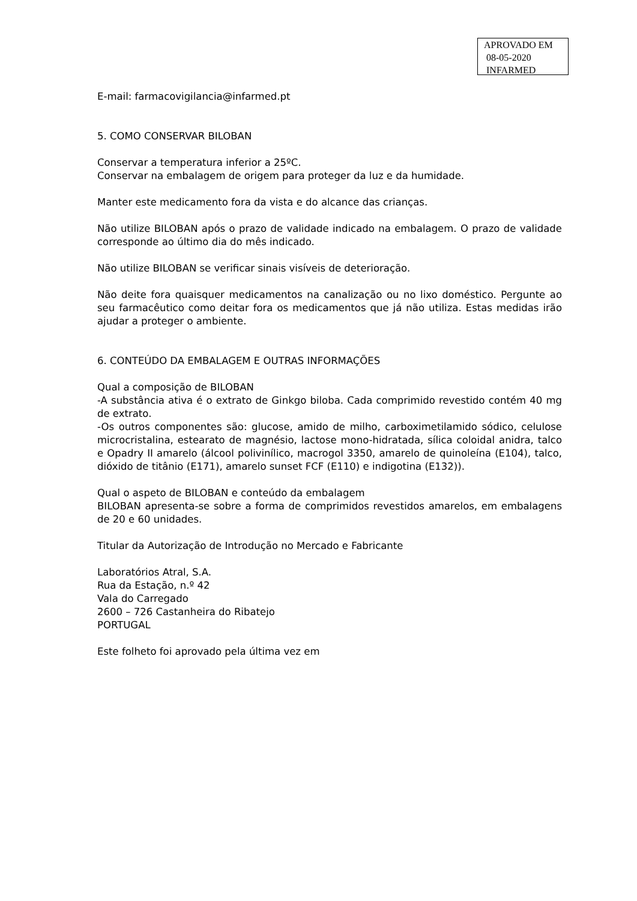APROVADO EM
08-05-2020
INFARMED
E-mail: farmacovigilancia@infarmed.pt
5. COMO CONSERVAR BILOBAN
Conservar a temperatura inferior a 25ºC.
Conservar na embalagem de origem para proteger da luz e da humidade.
Manter este medicamento fora da vista e do alcance das crianças.
Não utilize BILOBAN após o prazo de validade indicado na embalagem. O prazo de validade corresponde ao último dia do mês indicado.
Não utilize BILOBAN se verificar sinais visíveis de deterioração.
Não deite fora quaisquer medicamentos na canalização ou no lixo doméstico. Pergunte ao seu farmacêutico como deitar fora os medicamentos que já não utiliza. Estas medidas irão ajudar a proteger o ambiente.
6. CONTEÚDO DA EMBALAGEM E OUTRAS INFORMAÇÕES
Qual a composição de BILOBAN
-A substância ativa é o extrato de Ginkgo biloba. Cada comprimido revestido contém 40 mg de extrato.
-Os outros componentes são: glucose, amido de milho, carboximetilamido sódico, celulose microcristalina, estearato de magnésio, lactose mono-hidratada, sílica coloidal anidra, talco e Opadry II amarelo (álcool polivinílico, macrogol 3350, amarelo de quinoleína (E104), talco, dióxido de titânio (E171), amarelo sunset FCF (E110) e indigotina (E132)).
Qual o aspeto de BILOBAN e conteúdo da embalagem
BILOBAN apresenta-se sobre a forma de comprimidos revestidos amarelos, em embalagens de 20 e 60 unidades.
Titular da Autorização de Introdução no Mercado e Fabricante
Laboratórios Atral, S.A.
Rua da Estação, n.º 42
Vala do Carregado
2600 – 726 Castanheira do Ribatejo
PORTUGAL
Este folheto foi aprovado pela última vez em